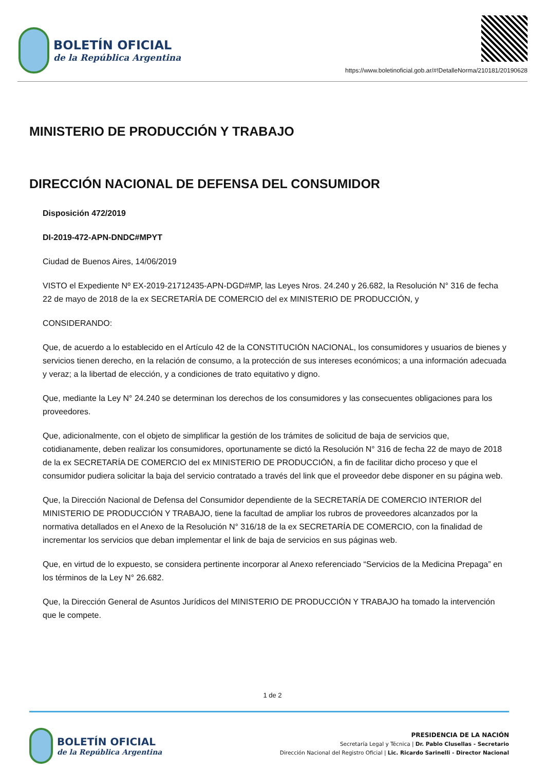BOLETÍN OFICIAL
de la República Argentina
https://www.boletinoficial.gob.ar/#!DetalleNorma/210181/20190628
MINISTERIO DE PRODUCCIÓN Y TRABAJO
DIRECCIÓN NACIONAL DE DEFENSA DEL CONSUMIDOR
Disposición 472/2019
DI-2019-472-APN-DNDC#MPYT
Ciudad de Buenos Aires, 14/06/2019
VISTO el Expediente Nº EX-2019-21712435-APN-DGD#MP, las Leyes Nros. 24.240 y 26.682, la Resolución N° 316 de fecha 22 de mayo de 2018 de la ex SECRETARÍA DE COMERCIO del ex MINISTERIO DE PRODUCCIÓN, y
CONSIDERANDO:
Que, de acuerdo a lo establecido en el Artículo 42 de la CONSTITUCIÓN NACIONAL, los consumidores y usuarios de bienes y servicios tienen derecho, en la relación de consumo, a la protección de sus intereses económicos; a una información adecuada y veraz; a la libertad de elección, y a condiciones de trato equitativo y digno.
Que, mediante la Ley N° 24.240 se determinan los derechos de los consumidores y las consecuentes obligaciones para los proveedores.
Que, adicionalmente, con el objeto de simplificar la gestión de los trámites de solicitud de baja de servicios que, cotidianamente, deben realizar los consumidores, oportunamente se dictó la Resolución N° 316 de fecha 22 de mayo de 2018 de la ex SECRETARÍA DE COMERCIO del ex MINISTERIO DE PRODUCCIÓN, a fin de facilitar dicho proceso y que el consumidor pudiera solicitar la baja del servicio contratado a través del link que el proveedor debe disponer en su página web.
Que, la Dirección Nacional de Defensa del Consumidor dependiente de la SECRETARÍA DE COMERCIO INTERIOR del MINISTERIO DE PRODUCCIÓN Y TRABAJO, tiene la facultad de ampliar los rubros de proveedores alcanzados por la normativa detallados en el Anexo de la Resolución N° 316/18 de la ex SECRETARÍA DE COMERCIO, con la finalidad de incrementar los servicios que deban implementar el link de baja de servicios en sus páginas web.
Que, en virtud de lo expuesto, se considera pertinente incorporar al Anexo referenciado “Servicios de la Medicina Prepaga” en los términos de la Ley N° 26.682.
Que, la Dirección General de Asuntos Jurídicos del MINISTERIO DE PRODUCCIÓN Y TRABAJO ha tomado la intervención que le compete.
1 de 2
BOLETÍN OFICIAL
de la República Argentina
PRESIDENCIA DE LA NACIÓN
Secretaría Legal y Técnica | Dr. Pablo Clusellas - Secretario
Dirección Nacional del Registro Oficial | Lic. Ricardo Sarinelli - Director Nacional